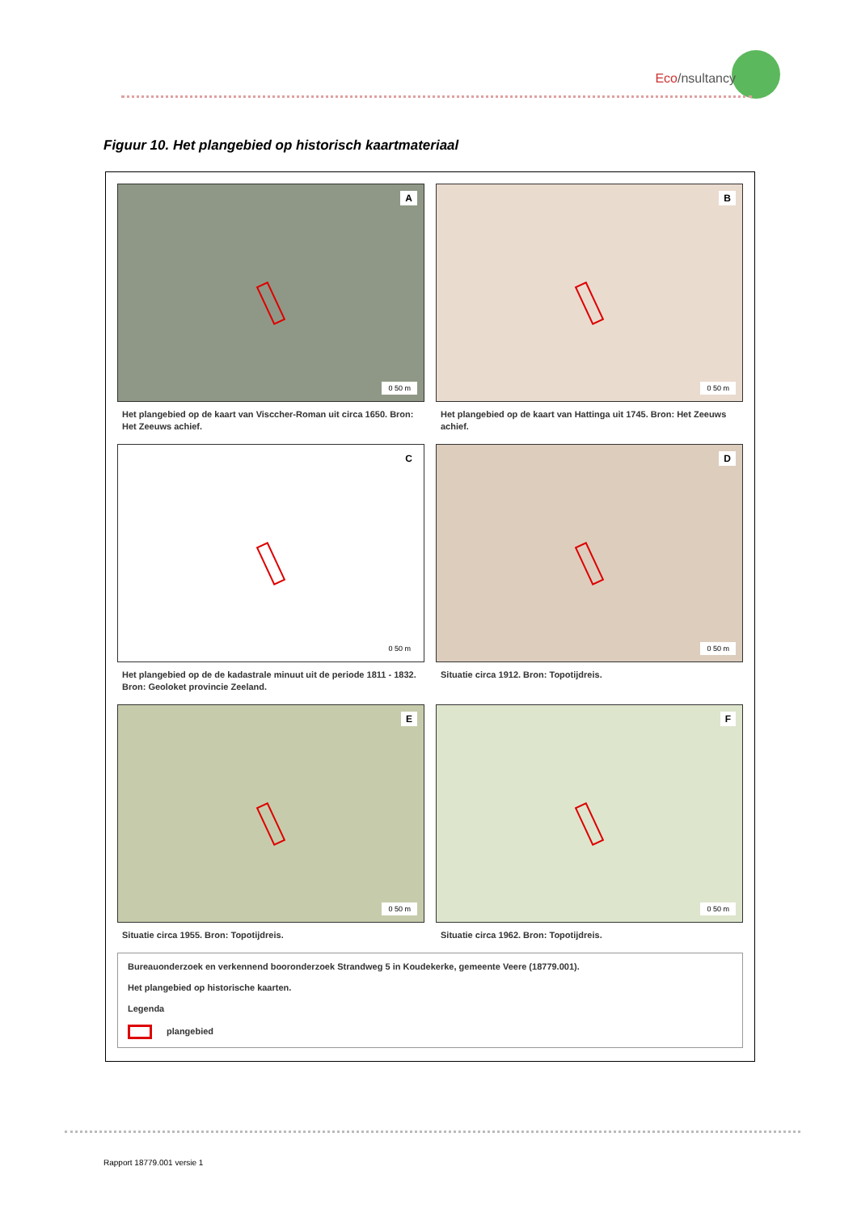Eco/nsultancy
Figuur 10. Het plangebied op historisch kaartmateriaal
A
0 50 m
Het plangebied op de kaart van Visccher-Roman uit circa 1650. Bron: Het Zeeuws achief.
B
0 50 m
Het plangebied op de kaart van Hattinga uit 1745. Bron: Het Zeeuws achief.
C
0 50 m
Het plangebied op de de kadastrale minuut uit de periode 1811 - 1832. Bron: Geoloket provincie Zeeland.
D
0 50 m
Situatie circa 1912. Bron: Topotijdreis.
E
0 50 m
Situatie circa 1955. Bron: Topotijdreis.
F
0 50 m
Situatie circa 1962. Bron: Topotijdreis.
Bureauonderzoek en verkennend booronderzoek Strandweg 5 in Koudekerke, gemeente Veere (18779.001).
Het plangebied op historische kaarten.
Legenda
plangebied
Rapport 18779.001 versie 1